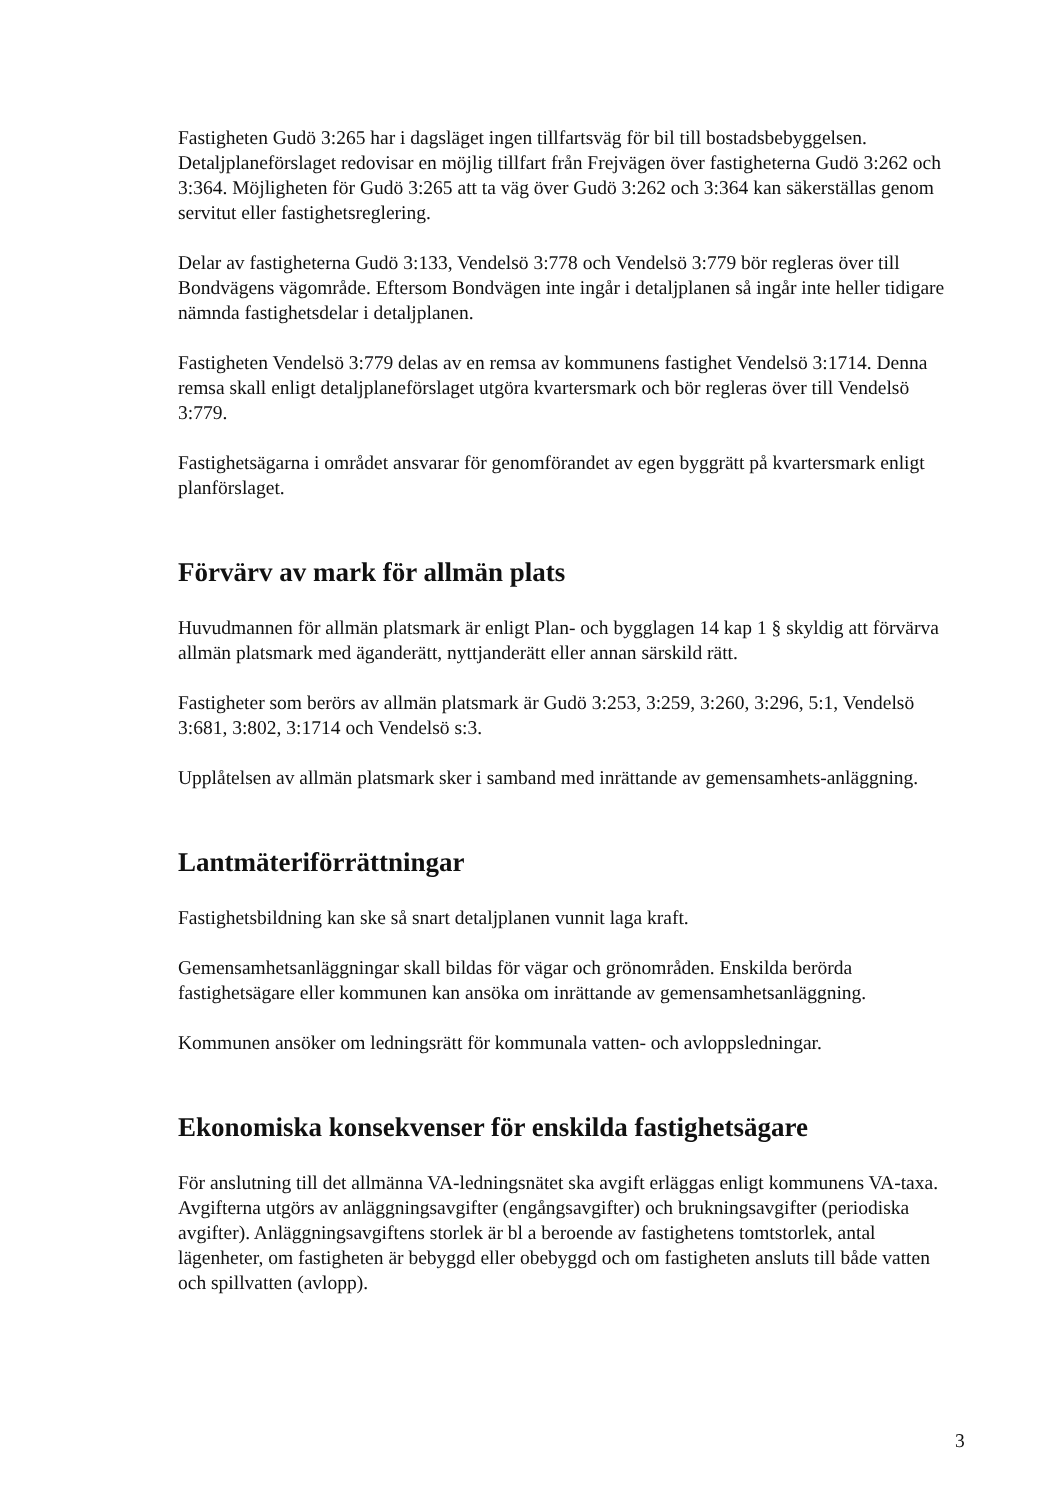Fastigheten Gudö 3:265 har i dagsläget ingen tillfartsväg för bil till bostadsbebyggelsen. Detaljplaneförslaget redovisar en möjlig tillfart från Frejvägen över fastigheterna Gudö 3:262 och 3:364. Möjligheten för Gudö 3:265 att ta väg över Gudö 3:262 och 3:364 kan säkerställas genom servitut eller fastighetsreglering.
Delar av fastigheterna Gudö 3:133, Vendelsö 3:778 och Vendelsö 3:779 bör regleras över till Bondvägens vägområde. Eftersom Bondvägen inte ingår i detaljplanen så ingår inte heller tidigare nämnda fastighetsdelar i detaljplanen.
Fastigheten Vendelsö 3:779 delas av en remsa av kommunens fastighet Vendelsö 3:1714. Denna remsa skall enligt detaljplaneförslaget utgöra kvartersmark och bör regleras över till Vendelsö 3:779.
Fastighetsägarna i området ansvarar för genomförandet av egen byggrätt på kvartersmark enligt planförslaget.
Förvärv av mark för allmän plats
Huvudmannen för allmän platsmark är enligt Plan- och bygglagen 14 kap 1 § skyldig att förvärva allmän platsmark med äganderätt, nyttjanderätt eller annan särskild rätt.
Fastigheter som berörs av allmän platsmark är Gudö 3:253, 3:259, 3:260, 3:296, 5:1, Vendelsö 3:681, 3:802, 3:1714 och Vendelsö s:3.
Upplåtelsen av allmän platsmark sker i samband med inrättande av gemensamhets-anläggning.
Lantmäteriförrättningar
Fastighetsbildning kan ske så snart detaljplanen vunnit laga kraft.
Gemensamhetsanläggningar skall bildas för vägar och grönområden. Enskilda berörda fastighetsägare eller kommunen kan ansöka om inrättande av gemensamhetsanläggning.
Kommunen ansöker om ledningsrätt för kommunala vatten- och avloppsledningar.
Ekonomiska konsekvenser för enskilda fastighetsägare
För anslutning till det allmänna VA-ledningsnätet ska avgift erläggas enligt kommunens VA-taxa. Avgifterna utgörs av anläggningsavgifter (engångsavgifter) och brukningsavgifter (periodiska avgifter). Anläggningsavgiftens storlek är bl a beroende av fastighetens tomtstorlek, antal lägenheter, om fastigheten är bebyggd eller obebyggd och om fastigheten ansluts till både vatten och spillvatten (avlopp).
3